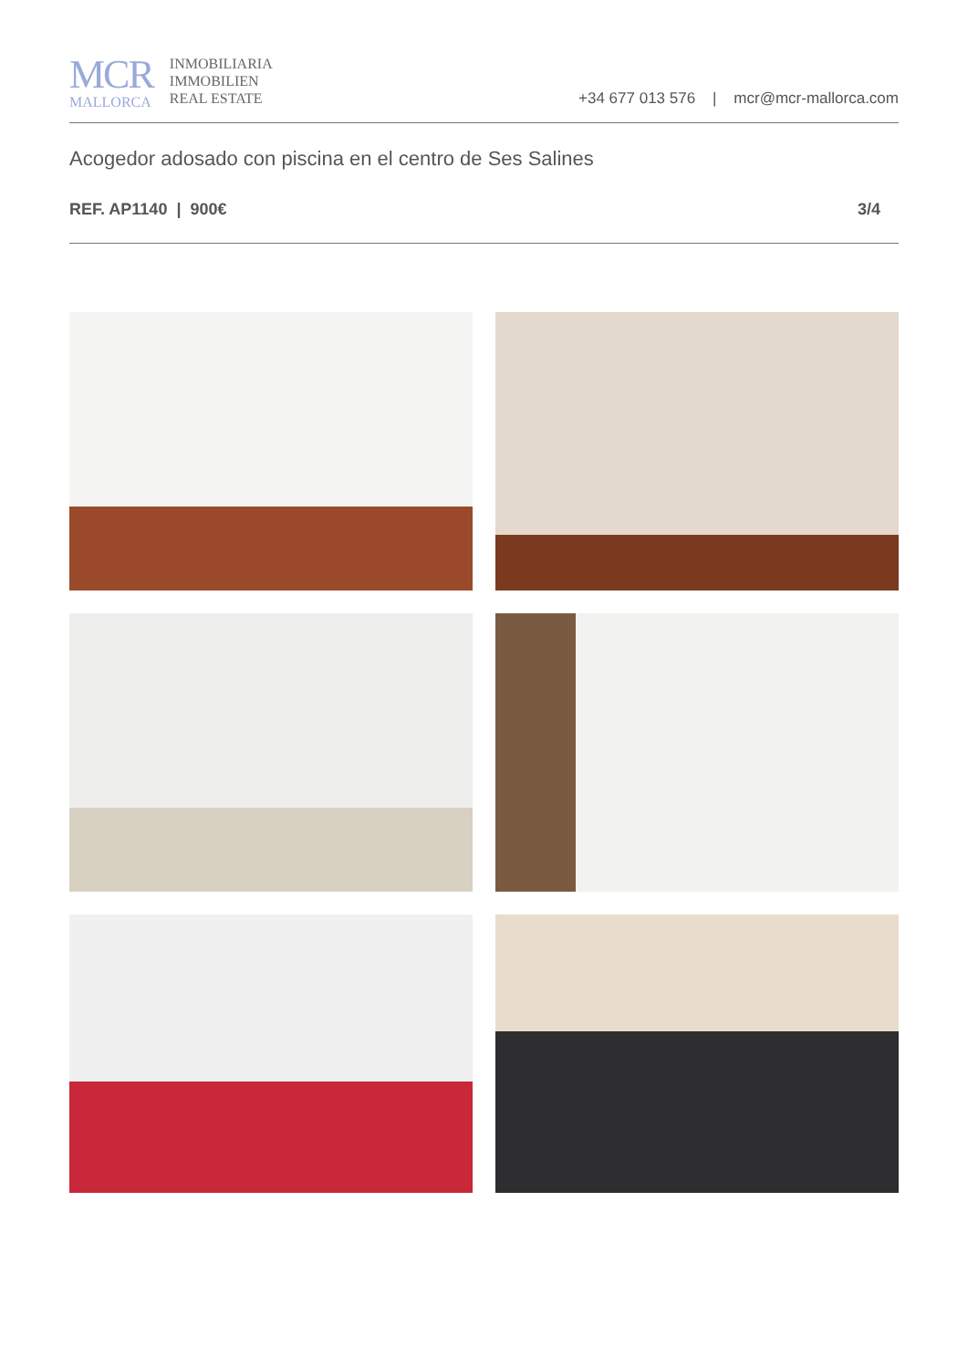MCR
MALLORCA
INMOBILIARIA
IMMOBILIEN
REAL ESTATE
+34 677 013 576 | mcr@mcr-mallorca.com
Acogedor adosado con piscina en el centro de Ses Salines
REF. AP1140 | 900€ 3/4